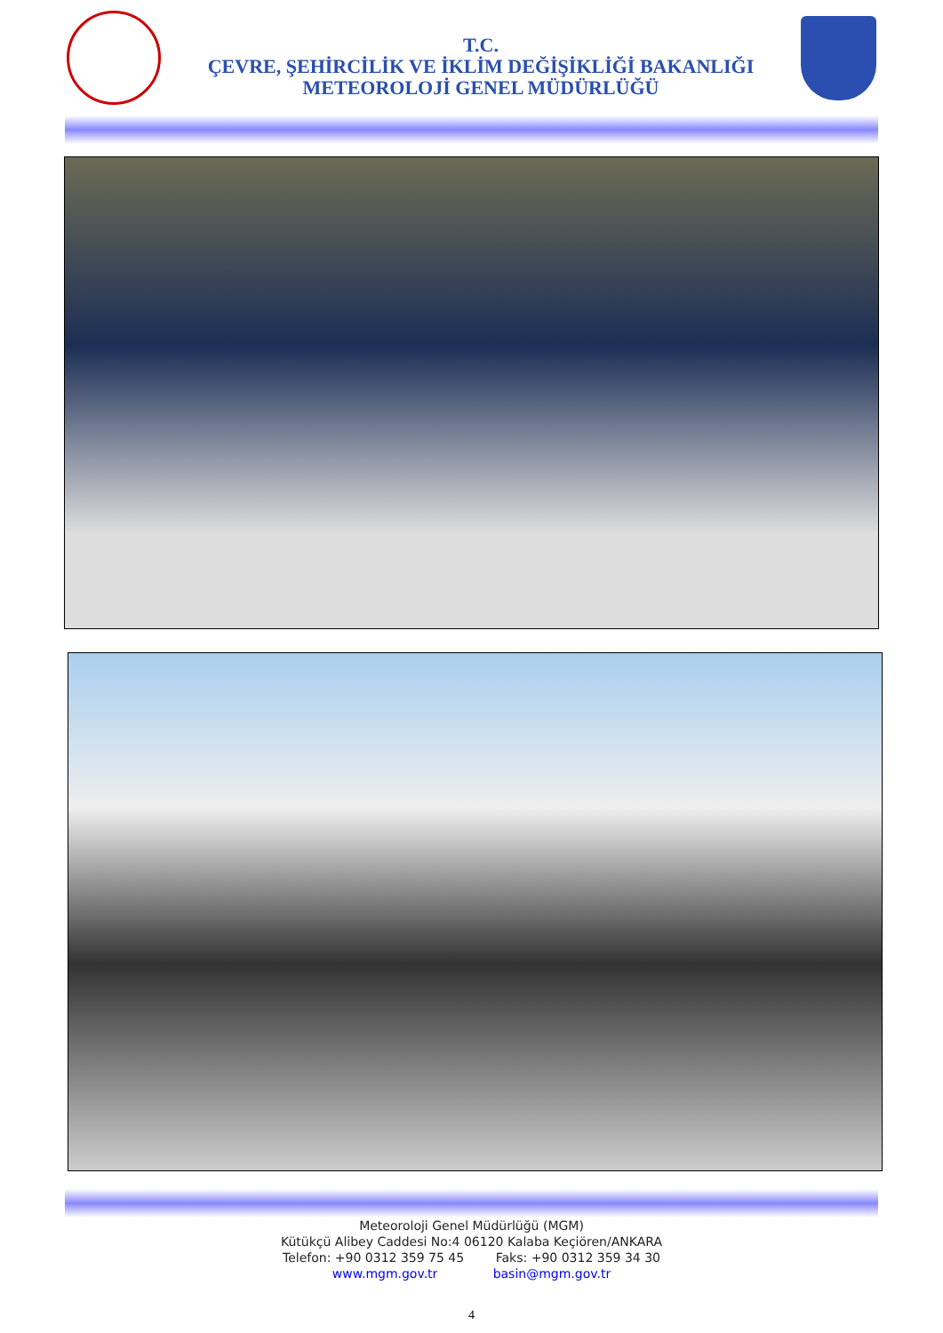T.C.
ÇEVRE, ŞEHİRCİLİK VE İKLİM DEĞİŞİKLİĞİ BAKANLIĞI
METEOROLOJİ GENEL MÜDÜRLÜĞÜ
Meteoroloji Genel Müdürlüğü (MGM)
Kütükçü Alibey Caddesi No:4 06120 Kalaba Keçiören/ANKARA
Telefon: +90 0312 359 75 45 Faks: +90 0312 359 34 30
www.mgm.gov.tr basin@mgm.gov.tr
4